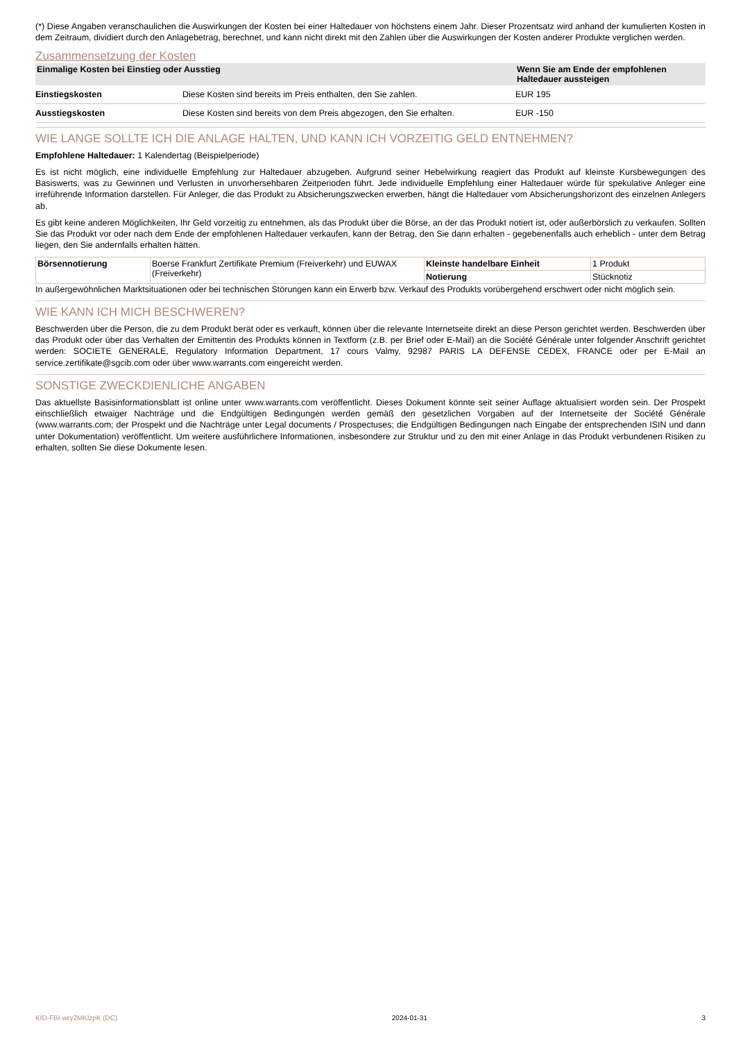(*) Diese Angaben veranschaulichen die Auswirkungen der Kosten bei einer Haltedauer von höchstens einem Jahr. Dieser Prozentsatz wird anhand der kumulierten Kosten in dem Zeitraum, dividiert durch den Anlagebetrag, berechnet, und kann nicht direkt mit den Zahlen über die Auswirkungen der Kosten anderer Produkte verglichen werden.
Zusammensetzung der Kosten
| Einmalige Kosten bei Einstieg oder Ausstieg | | Wenn Sie am Ende der empfohlenen Haltedauer aussteigen |
| --- | --- | --- |
| Einstiegskosten | Diese Kosten sind bereits im Preis enthalten, den Sie zahlen. | EUR 195 |
| Ausstiegskosten | Diese Kosten sind bereits von dem Preis abgezogen, den Sie erhalten. | EUR -150 |
WIE LANGE SOLLTE ICH DIE ANLAGE HALTEN, UND KANN ICH VORZEITIG GELD ENTNEHMEN?
Empfohlene Haltedauer: 1 Kalendertag (Beispielperiode)
Es ist nicht möglich, eine individuelle Empfehlung zur Haltedauer abzugeben. Aufgrund seiner Hebelwirkung reagiert das Produkt auf kleinste Kursbewegungen des Basiswerts, was zu Gewinnen und Verlusten in unvorhersehbaren Zeitperioden führt. Jede individuelle Empfehlung einer Haltedauer würde für spekulative Anleger eine irreführende Information darstellen. Für Anleger, die das Produkt zu Absicherungszwecken erwerben, hängt die Haltedauer vom Absicherungshorizont des einzelnen Anlegers ab.
Es gibt keine anderen Möglichkeiten, Ihr Geld vorzeitig zu entnehmen, als das Produkt über die Börse, an der das Produkt notiert ist, oder außerbörslich zu verkaufen. Sollten Sie das Produkt vor oder nach dem Ende der empfohlenen Haltedauer verkaufen, kann der Betrag, den Sie dann erhalten - gegebenenfalls auch erheblich - unter dem Betrag liegen, den Sie andernfalls erhalten hätten.
| Börsennotierung | Boerse Frankfurt Zertifikate Premium (Freiverkehr) und EUWAX (Freiverkehr) | Kleinste handelbare Einheit | 1 Produkt |
| | | Notierung | Stücknotiz |
In außergewöhnlichen Marktsituationen oder bei technischen Störungen kann ein Erwerb bzw. Verkauf des Produkts vorübergehend erschwert oder nicht möglich sein.
WIE KANN ICH MICH BESCHWEREN?
Beschwerden über die Person, die zu dem Produkt berät oder es verkauft, können über die relevante Internetseite direkt an diese Person gerichtet werden. Beschwerden über das Produkt oder über das Verhalten der Emittentin des Produkts können in Textform (z.B. per Brief oder E-Mail) an die Société Générale unter folgender Anschrift gerichtet werden: SOCIETE GENERALE, Regulatory Information Department, 17 cours Valmy, 92987 PARIS LA DEFENSE CEDEX, FRANCE oder per E-Mail an service.zertifikate@sgcib.com oder über www.warrants.com eingereicht werden.
SONSTIGE ZWECKDIENLICHE ANGABEN
Das aktuellste Basisinformationsblatt ist online unter www.warrants.com veröffentlicht. Dieses Dokument könnte seit seiner Auflage aktualisiert worden sein. Der Prospekt einschließlich etwaiger Nachträge und die Endgültigen Bedingungen werden gemäß den gesetzlichen Vorgaben auf der Internetseite der Société Générale (www.warrants.com; der Prospekt und die Nachträge unter Legal documents / Prospectuses; die Endgültigen Bedingungen nach Eingabe der entsprechenden ISIN und dann unter Dokumentation) veröffentlicht. Um weitere ausführlichere Informationen, insbesondere zur Struktur und zu den mit einer Anlage in das Produkt verbundenen Risiken zu erhalten, sollten Sie diese Dokumente lesen.
KID-FBI-wry2MKlzpK (DC) 2024-01-31 3